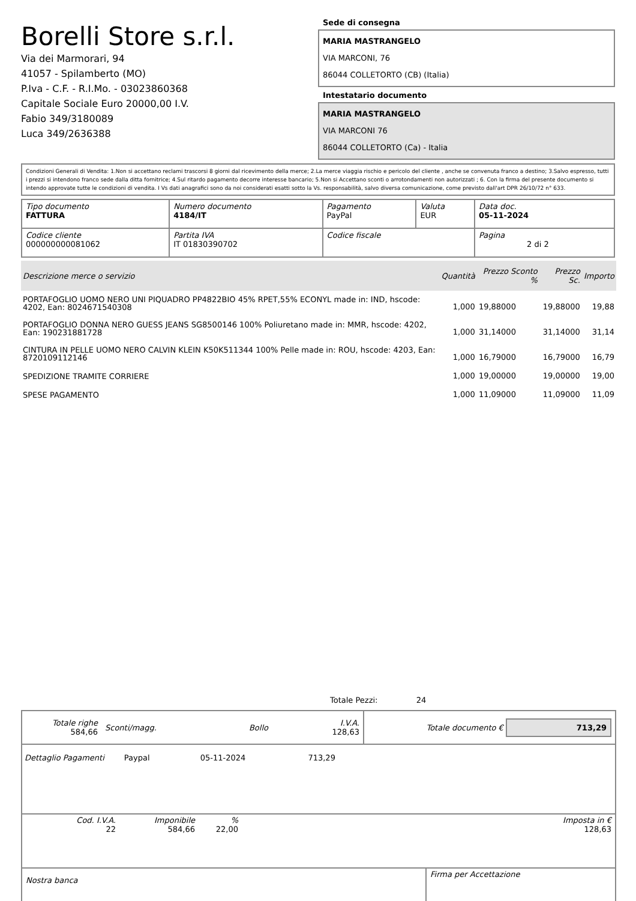Borelli Store s.r.l.
Via dei Marmorari, 94
41057 - Spilamberto (MO)
P.Iva - C.F. - R.I.Mo. - 03023860368
Capitale Sociale Euro 20000,00 I.V.
Fabio 349/3180089
Luca 349/2636388
Sede di consegna
MARIA MASTRANGELO
VIA MARCONI, 76
86044 COLLETORTO (CB) (Italia)
Intestatario documento
MARIA MASTRANGELO
VIA MARCONI 76
86044 COLLETORTO (Ca) - Italia
Condizioni Generali di Vendita: 1.Non si accettano reclami trascorsi 8 giorni dal ricevimento della merce; 2.La merce viaggia rischio e pericolo del cliente , anche se convenuta franco a destino; 3.Salvo espresso, tutti i prezzi si intendono franco sede dalla ditta fornitrice; 4.Sul ritardo pagamento decorre interesse bancario; 5.Non si Accettano sconti o arrotondamenti non autorizzati ; 6. Con la firma del presente documento si intendo approvate tutte le condizioni di vendita. I Vs dati anagrafici sono da noi considerati esatti sotto la Vs. responsabilità, salvo diversa comunicazione, come previsto dall'art DPR 26/10/72 n° 633.
| Tipo documento FATTURA | Numero documento 4184/IT | Pagamento PayPal | Valuta EUR | Data doc. 05-11-2024 |
| Codice cliente 000000000081062 | Partita IVA IT 01830390702 | Codice fiscale | | Pagina 2 di 2 |
| Descrizione merce o servizio | Quantità | Prezzo Sconto % | Prezzo Sc. | Importo |
| --- | --- | --- | --- | --- |
| PORTAFOGLIO UOMO NERO UNI PIQUADRO PP4822BIO 45% RPET,55% ECONYL made in: IND, hscode: 4202, Ean: 8024671540308 | 1,000 | 19,88000 | 19,88000 | 19,88 |
| PORTAFOGLIO DONNA NERO GUESS JEANS SG8500146 100% Poliuretano made in: MMR, hscode: 4202, Ean: 190231881728 | 1,000 | 31,14000 | 31,14000 | 31,14 |
| CINTURA IN PELLE UOMO NERO CALVIN KLEIN K50K511344 100% Pelle made in: ROU, hscode: 4203, Ean: 8720109112146 | 1,000 | 16,79000 | 16,79000 | 16,79 |
| SPEDIZIONE TRAMITE CORRIERE | 1,000 | 19,00000 | 19,00000 | 19,00 |
| SPESE PAGAMENTO | 1,000 | 11,09000 | 11,09000 | 11,09 |
Totale Pezzi: 24
| Totale righe 584,66 | Sconti/magg. | Bollo | I.V.A. 128,63 | Totale documento € 713,29 |
Dettaglio Pagamenti Paypal 05-11-2024 713,29
| Cod. I.V.A. 22 | Imponibile 584,66 | % 22,00 | | Imposta in € 128,63 |
| Nostra banca | Firma per Accettazione |